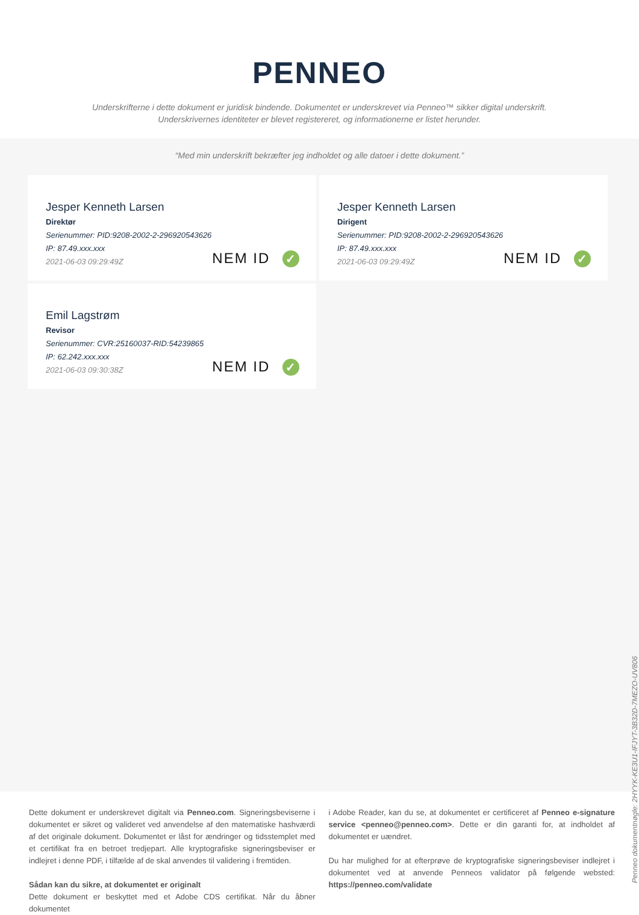PENNEO
Underskrifterne i dette dokument er juridisk bindende. Dokumentet er underskrevet via Penneo™ sikker digital underskrift.
Underskrivernes identiteter er blevet registereret, og informationerne er listet herunder.
“Med min underskrift bekræfter jeg indholdet og alle datoer i dette dokument.”
Jesper Kenneth Larsen
Direktør
Serienummer: PID:9208-2002-2-296920543626
IP: 87.49.xxx.xxx
2021-06-03 09:29:49Z
NEM ID ✓
Jesper Kenneth Larsen
Dirigent
Serienummer: PID:9208-2002-2-296920543626
IP: 87.49.xxx.xxx
2021-06-03 09:29:49Z
NEM ID ✓
Emil Lagstrøm
Revisor
Serienummer: CVR:25160037-RID:54239865
IP: 62.242.xxx.xxx
2021-06-03 09:30:38Z
NEM ID ✓
Penneo dokumentnøgle: 2HYYK-KE3U1-IFJYT-3B32D-7MEZO-UV806
Dette dokument er underskrevet digitalt via Penneo.com. Signeringsbeviserne i dokumentet er sikret og valideret ved anvendelse af den matematiske hashværdi af det originale dokument. Dokumentet er låst for ændringer og tidsstemplet med et certifikat fra en betroet tredjepart. Alle kryptografiske signeringsbeviser er indlejret i denne PDF, i tilfælde af de skal anvendes til validering i fremtiden.
Sådan kan du sikre, at dokumentet er originalt
Dette dokument er beskyttet med et Adobe CDS certifikat. Når du åbner dokumentet
i Adobe Reader, kan du se, at dokumentet er certificeret af Penneo e-signature service <penneo@penneo.com>. Dette er din garanti for, at indholdet af dokumentet er uændret.
Du har mulighed for at efterprøve de kryptografiske signeringsbeviser indlejret i dokumentet ved at anvende Penneos validator på følgende websted: https://penneo.com/validate